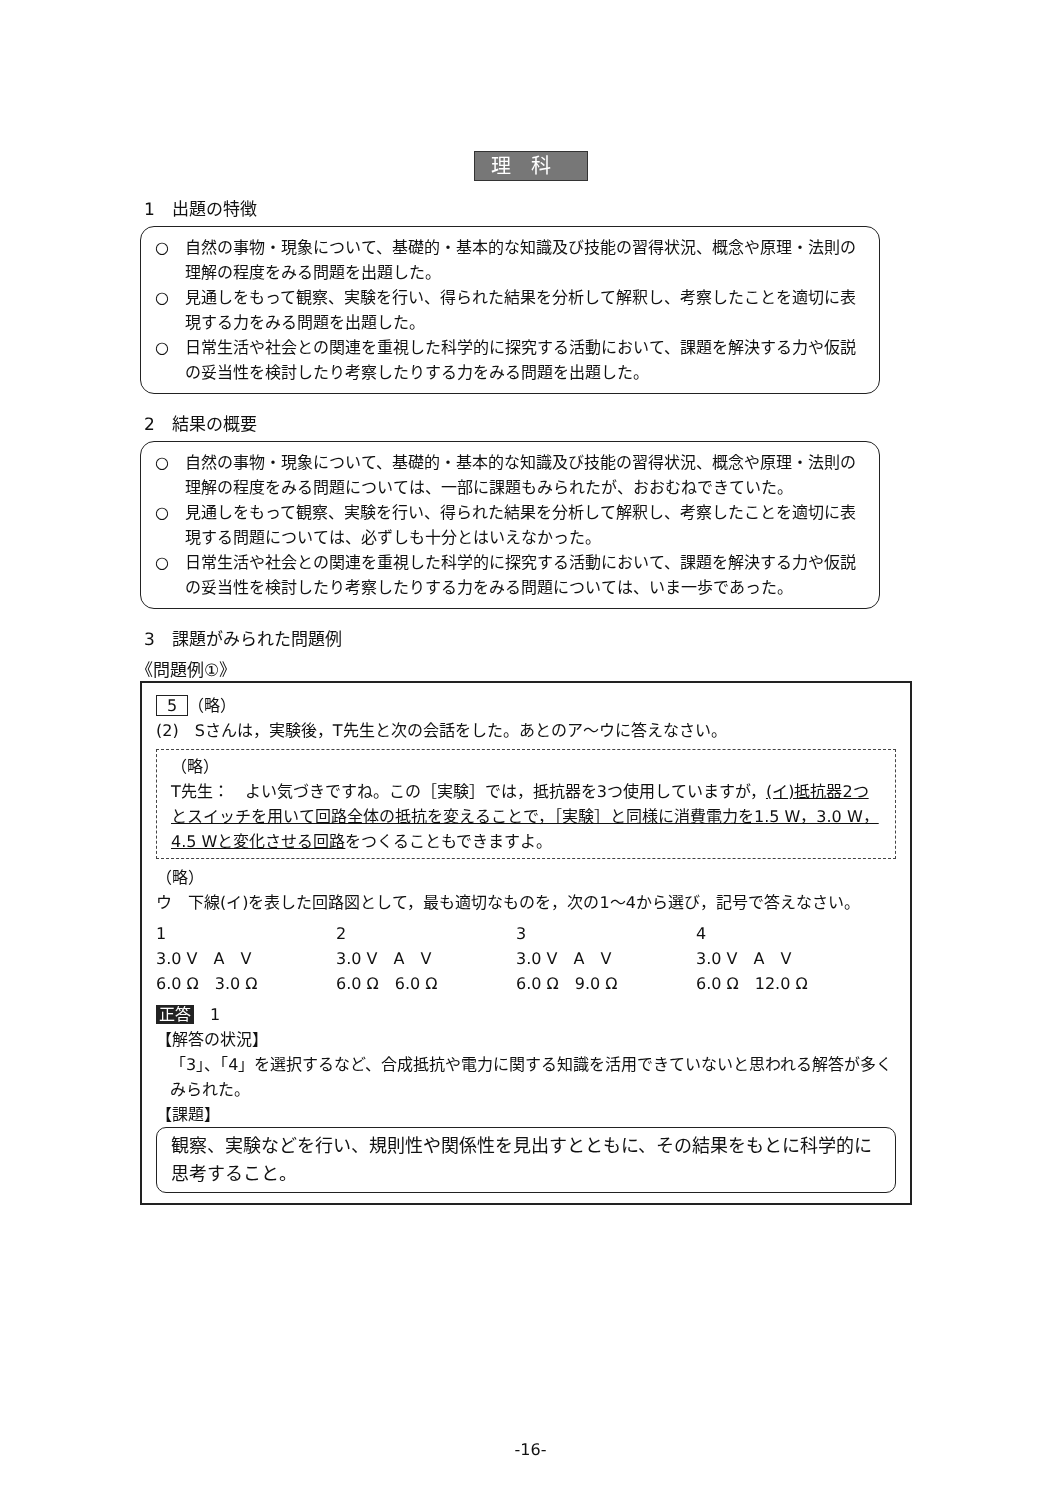理科
1　出題の特徴
○　自然の事物・現象について、基礎的・基本的な知識及び技能の習得状況、概念や原理・法則の理解の程度をみる問題を出題した。
○　見通しをもって観察、実験を行い、得られた結果を分析して解釈し、考察したことを適切に表現する力をみる問題を出題した。
○　日常生活や社会との関連を重視した科学的に探究する活動において、課題を解決する力や仮説の妥当性を検討したり考察したりする力をみる問題を出題した。
2　結果の概要
○　自然の事物・現象について、基礎的・基本的な知識及び技能の習得状況、概念や原理・法則の理解の程度をみる問題については、一部に課題もみられたが、おおむねできていた。
○　見通しをもって観察、実験を行い、得られた結果を分析して解釈し、考察したことを適切に表現する問題については、必ずしも十分とはいえなかった。
○　日常生活や社会との関連を重視した科学的に探究する活動において、課題を解決する力や仮説の妥当性を検討したり考察したりする力をみる問題については、いま一歩であった。
3　課題がみられた問題例
《問題例①》
5 （略）
(2)　Sさんは，実験後，T先生と次の会話をした。あとのア～ウに答えなさい。
（略）
T先生：　よい気づきですね。この［実験］では，抵抗器を3つ使用していますが，(イ)抵抗器2つとスイッチを用いて回路全体の抵抗を変えることで，［実験］と同様に消費電力を1.5 W，3.0 W，4.5 Wと変化させる回路をつくることもできますよ。
（略）
ウ　下線(イ)を表した回路図として，最も適切なものを，次の1～4から選び，記号で答えなさい。
1
3.0 V　A　V
6.0 Ω　3.0 Ω
2
3.0 V　A　V
6.0 Ω　6.0 Ω
3
3.0 V　A　V
6.0 Ω　9.0 Ω
4
3.0 V　A　V
6.0 Ω　12.0 Ω
正答　1
【解答の状況】
「3」、「4」を選択するなど、合成抵抗や電力に関する知識を活用できていないと思われる解答が多くみられた。
【課題】
観察、実験などを行い、規則性や関係性を見出すとともに、その結果をもとに科学的に思考すること。
-16-